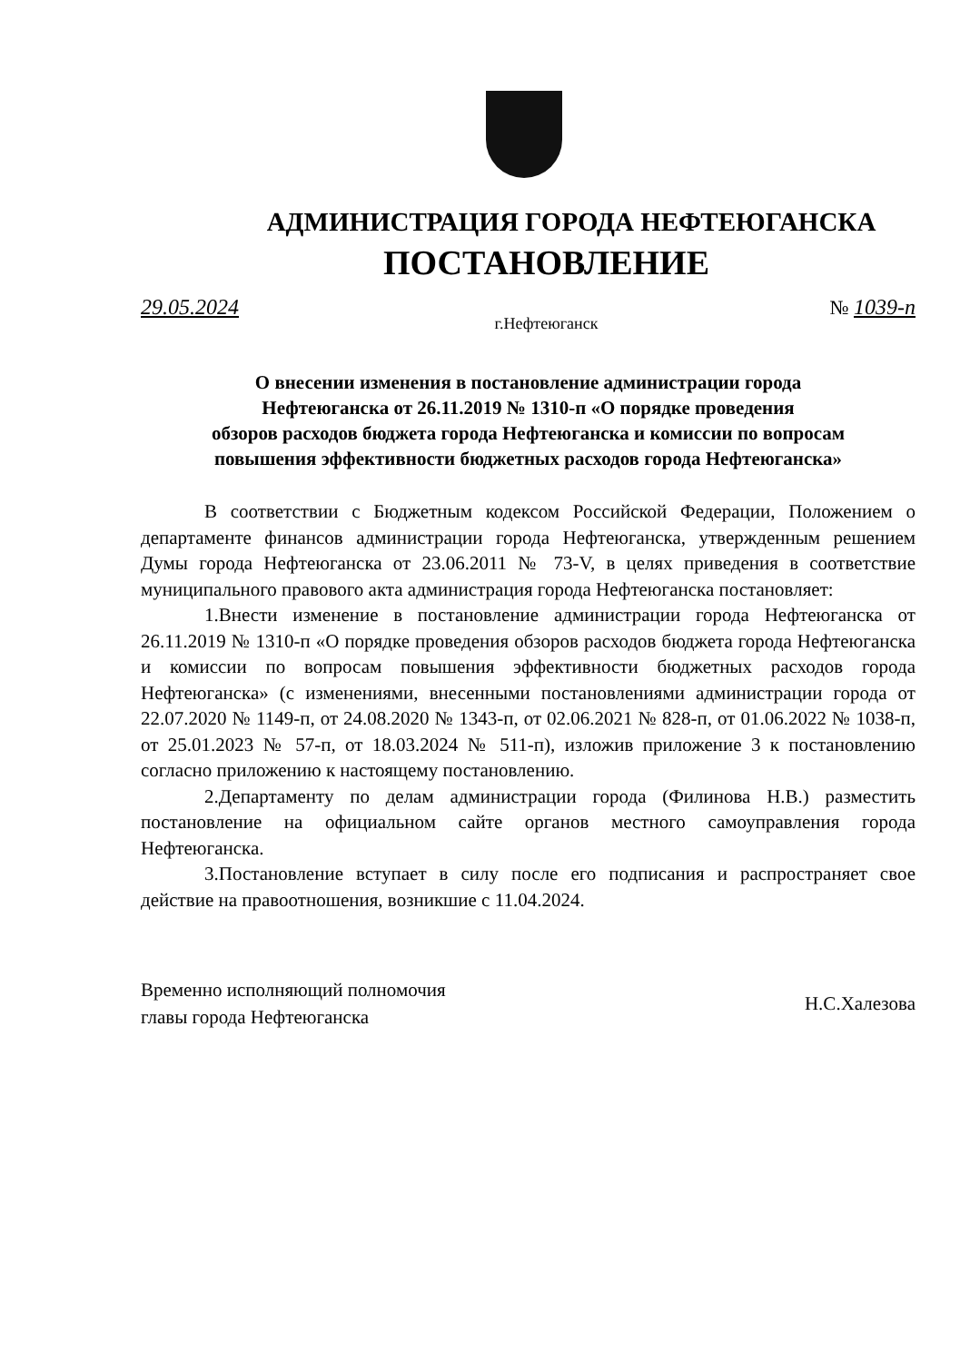АДМИНИСТРАЦИЯ ГОРОДА НЕФТЕЮГАНСКА
ПОСТАНОВЛЕНИЕ
29.05.2024 № 1039-п
г.Нефтеюганск
О внесении изменения в постановление администрации города
Нефтеюганска от 26.11.2019 № 1310-п «О порядке проведения
обзоров расходов бюджета города Нефтеюганска и комиссии по вопросам
повышения эффективности бюджетных расходов города Нефтеюганска»
В соответствии с Бюджетным кодексом Российской Федерации, Положением о департаменте финансов администрации города Нефтеюганска, утвержденным решением Думы города Нефтеюганска от 23.06.2011 № 73-V, в целях приведения в соответствие муниципального правового акта администрация города Нефтеюганска постановляет:
1.Внести изменение в постановление администрации города Нефтеюганска от 26.11.2019 № 1310-п «О порядке проведения обзоров расходов бюджета города Нефтеюганска и комиссии по вопросам повышения эффективности бюджетных расходов города Нефтеюганска» (с изменениями, внесенными постановлениями администрации города от 22.07.2020 № 1149-п, от 24.08.2020 № 1343-п, от 02.06.2021 № 828-п, от 01.06.2022 № 1038-п, от 25.01.2023 № 57-п, от 18.03.2024 № 511-п), изложив приложение 3 к постановлению согласно приложению к настоящему постановлению.
2.Департаменту по делам администрации города (Филинова Н.В.) разместить постановление на официальном сайте органов местного самоуправления города Нефтеюганска.
3.Постановление вступает в силу после его подписания и распространяет свое действие на правоотношения, возникшие с 11.04.2024.
Временно исполняющий полномочия
главы города Нефтеюганска Н.С.Халезова